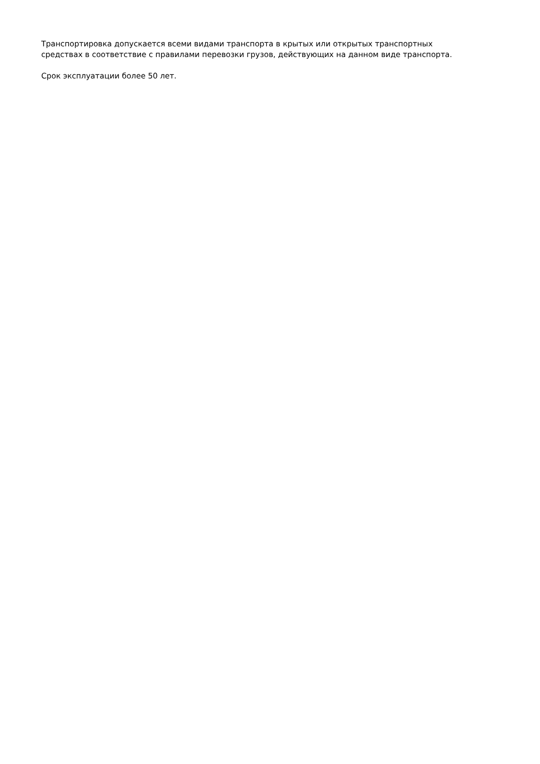Транспортировка допускается всеми видами транспорта в крытых или открытых транспортных
средствах в соответствие с правилами перевозки грузов, действующих на данном виде транспорта.
Срок эксплуатации более 50 лет.